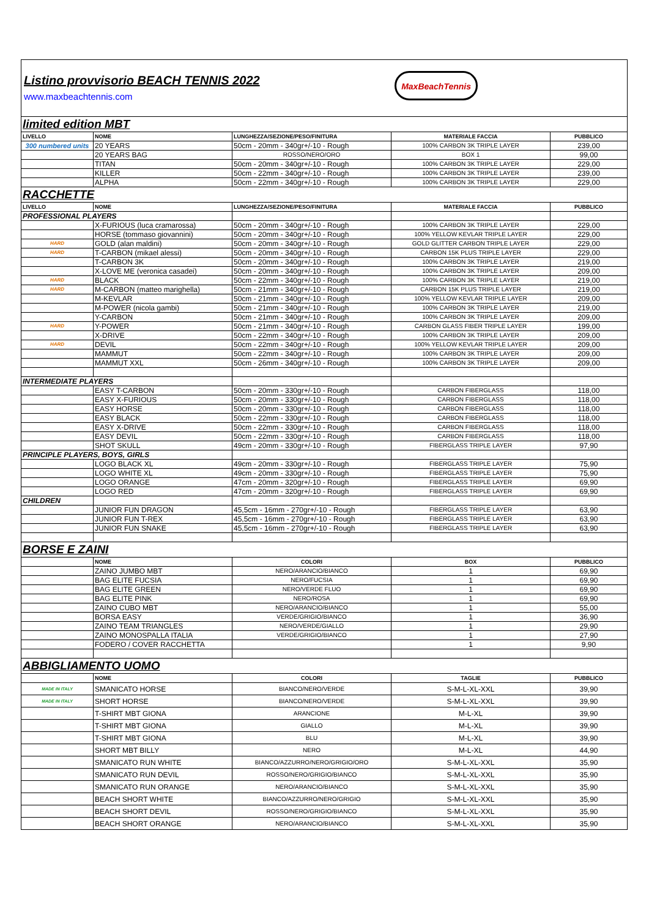Listino provvisorio BEACH TENNIS 2022
www.maxbeachtennis.com
MaxBeachTennis
| limited edition MBT | | | | |
| LIVELLO | NOME | LUNGHEZZA/SEZIONE/PESO/FINITURA | MATERIALE FACCIA | PUBBLICO |
| 300 numbered units | 20 YEARS | 50cm - 20mm - 340gr+/-10 - Rough | 100% CARBON 3K TRIPLE LAYER | 239,00 |
| | 20 YEARS BAG | ROSSO/NERO/ORO | BOX 1 | 99,00 |
| | TITAN | 50cm - 20mm - 340gr+/-10 - Rough | 100% CARBON 3K TRIPLE LAYER | 229,00 |
| | KILLER | 50cm - 22mm - 340gr+/-10 - Rough | 100% CARBON 3K TRIPLE LAYER | 239,00 |
| | ALPHA | 50cm - 22mm - 340gr+/-10 - Rough | 100% CARBON 3K TRIPLE LAYER | 229,00 |
| RACCHETTE | | | | |
| LIVELLO | NOME | LUNGHEZZA/SEZIONE/PESO/FINITURA | MATERIALE FACCIA | PUBBLICO |
| PROFESSIONAL PLAYERS | | | | |
| | X-FURIOUS (luca cramarossa) | 50cm - 20mm - 340gr+/-10 - Rough | 100% CARBON 3K TRIPLE LAYER | 229,00 |
| | HORSE (tommaso giovannini) | 50cm - 20mm - 340gr+/-10 - Rough | 100% YELLOW KEVLAR TRIPLE LAYER | 229,00 |
| HARD | GOLD (alan maldini) | 50cm - 20mm - 340gr+/-10 - Rough | GOLD GLITTER CARBON TRIPLE LAYER | 229,00 |
| HARD | T-CARBON (mikael alessi) | 50cm - 20mm - 340gr+/-10 - Rough | CARBON 15K PLUS TRIPLE LAYER | 229,00 |
| | T-CARBON 3K | 50cm - 20mm - 340gr+/-10 - Rough | 100% CARBON 3K TRIPLE LAYER | 219,00 |
| | X-LOVE ME (veronica casadei) | 50cm - 20mm - 340gr+/-10 - Rough | 100% CARBON 3K TRIPLE LAYER | 209,00 |
| HARD | BLACK | 50cm - 22mm - 340gr+/-10 - Rough | 100% CARBON 3K TRIPLE LAYER | 219,00 |
| HARD | M-CARBON (matteo marighella) | 50cm - 21mm - 340gr+/-10 - Rough | CARBON 15K PLUS TRIPLE LAYER | 219,00 |
| | M-KEVLAR | 50cm - 21mm - 340gr+/-10 - Rough | 100% YELLOW KEVLAR TRIPLE LAYER | 209,00 |
| | M-POWER (nicola gambi) | 50cm - 21mm - 340gr+/-10 - Rough | 100% CARBON 3K TRIPLE LAYER | 219,00 |
| | Y-CARBON | 50cm - 21mm - 340gr+/-10 - Rough | 100% CARBON 3K TRIPLE LAYER | 209,00 |
| HARD | Y-POWER | 50cm - 21mm - 340gr+/-10 - Rough | CARBON GLASS FIBER TRIPLE LAYER | 199,00 |
| | X-DRIVE | 50cm - 22mm - 340gr+/-10 - Rough | 100% CARBON 3K TRIPLE LAYER | 209,00 |
| HARD | DEVIL | 50cm - 22mm - 340gr+/-10 - Rough | 100% YELLOW KEVLAR TRIPLE LAYER | 209,00 |
| | MAMMUT | 50cm - 22mm - 340gr+/-10 - Rough | 100% CARBON 3K TRIPLE LAYER | 209,00 |
| | MAMMUT XXL | 50cm - 26mm - 340gr+/-10 - Rough | 100% CARBON 3K TRIPLE LAYER | 209,00 |
| INTERMEDIATE PLAYERS | | | | |
| | EASY T-CARBON | 50cm - 20mm - 330gr+/-10 - Rough | CARBON FIBERGLASS | 118,00 |
| | EASY X-FURIOUS | 50cm - 20mm - 330gr+/-10 - Rough | CARBON FIBERGLASS | 118,00 |
| | EASY HORSE | 50cm - 20mm - 330gr+/-10 - Rough | CARBON FIBERGLASS | 118,00 |
| | EASY BLACK | 50cm - 22mm - 330gr+/-10 - Rough | CARBON FIBERGLASS | 118,00 |
| | EASY X-DRIVE | 50cm - 22mm - 330gr+/-10 - Rough | CARBON FIBERGLASS | 118,00 |
| | EASY DEVIL | 50cm - 22mm - 330gr+/-10 - Rough | CARBON FIBERGLASS | 118,00 |
| | SHOT SKULL | 49cm - 20mm - 330gr+/-10 - Rough | FIBERGLASS TRIPLE LAYER | 97,90 |
| PRINCIPLE PLAYERS, BOYS, GIRLS | | | | |
| | LOGO BLACK XL | 49cm - 20mm - 330gr+/-10 - Rough | FIBERGLASS TRIPLE LAYER | 75,90 |
| | LOGO WHITE XL | 49cm - 20mm - 330gr+/-10 - Rough | FIBERGLASS TRIPLE LAYER | 75,90 |
| | LOGO ORANGE | 47cm - 20mm - 320gr+/-10 - Rough | FIBERGLASS TRIPLE LAYER | 69,90 |
| | LOGO RED | 47cm - 20mm - 320gr+/-10 - Rough | FIBERGLASS TRIPLE LAYER | 69,90 |
| CHILDREN | | | | |
| | JUNIOR FUN DRAGON | 45,5cm - 16mm - 270gr+/-10 - Rough | FIBERGLASS TRIPLE LAYER | 63,90 |
| | JUNIOR FUN T-REX | 45,5cm - 16mm - 270gr+/-10 - Rough | FIBERGLASS TRIPLE LAYER | 63,90 |
| | JUNIOR FUN SNAKE | 45,5cm - 16mm - 270gr+/-10 - Rough | FIBERGLASS TRIPLE LAYER | 63,90 |
| BORSE E ZAINI | | | | |
| | NOME | COLORI | BOX | PUBBLICO |
| | ZAINO JUMBO MBT | NERO/ARANCIO/BIANCO | 1 | 69,90 |
| | BAG ELITE FUCSIA | NERO/FUCSIA | 1 | 69,90 |
| | BAG ELITE GREEN | NERO/VERDE FLUO | 1 | 69,90 |
| | BAG ELITE PINK | NERO/ROSA | 1 | 69,90 |
| | ZAINO CUBO MBT | NERO/ARANCIO/BIANCO | 1 | 55,00 |
| | BORSA EASY | VERDE/GRIGIO/BIANCO | 1 | 36,90 |
| | ZAINO TEAM TRIANGLES | NERO/VERDE/GIALLO | 1 | 29,90 |
| | ZAINO MONOSPALLA ITALIA | VERDE/GRIGIO/BIANCO | 1 | 27,90 |
| | FODERO / COVER RACCHETTA | | 1 | 9,90 |
| ABBIGLIAMENTO UOMO | | | | |
| | NOME | COLORI | TAGLIE | PUBBLICO |
| MADE IN ITALY | SMANICATO HORSE | BIANCO/NERO/VERDE | S-M-L-XL-XXL | 39,90 |
| MADE IN ITALY | SHORT HORSE | BIANCO/NERO/VERDE | S-M-L-XL-XXL | 39,90 |
| | T-SHIRT MBT GIONA | ARANCIONE | M-L-XL | 39,90 |
| | T-SHIRT MBT GIONA | GIALLO | M-L-XL | 39,90 |
| | T-SHIRT MBT GIONA | BLU | M-L-XL | 39,90 |
| | SHORT MBT BILLY | NERO | M-L-XL | 44,90 |
| | SMANICATO RUN WHITE | BIANCO/AZZURRO/NERO/GRIGIO/ORO | S-M-L-XL-XXL | 35,90 |
| | SMANICATO RUN DEVIL | ROSSO/NERO/GRIGIO/BIANCO | S-M-L-XL-XXL | 35,90 |
| | SMANICATO RUN ORANGE | NERO/ARANCIO/BIANCO | S-M-L-XL-XXL | 35,90 |
| | BEACH SHORT WHITE | BIANCO/AZZURRO/NERO/GRIGIO | S-M-L-XL-XXL | 35,90 |
| | BEACH SHORT DEVIL | ROSSO/NERO/GRIGIO/BIANCO | S-M-L-XL-XXL | 35,90 |
| | BEACH SHORT ORANGE | NERO/ARANCIO/BIANCO | S-M-L-XL-XXL | 35,90 |